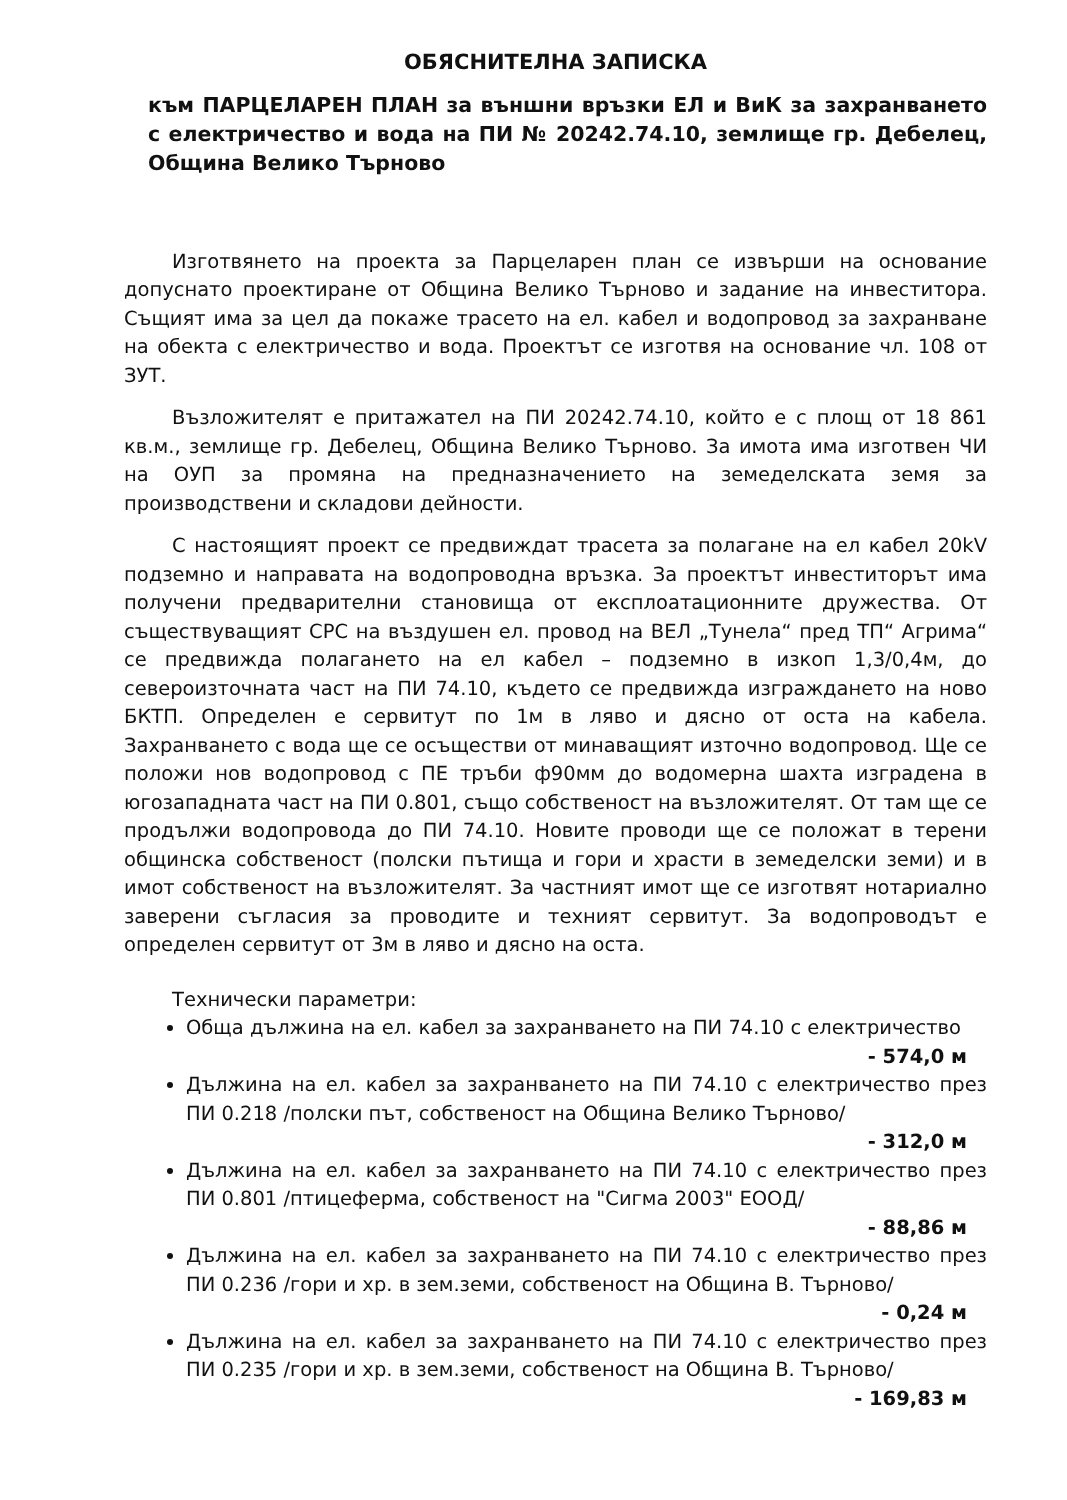ОБЯСНИТЕЛНА ЗАПИСКА
към ПАРЦЕЛАРЕН ПЛАН за външни връзки ЕЛ и ВиК за захранването с електричество и вода на ПИ № 20242.74.10, землище гр. Дебелец, Община Велико Търново
Изготвянето на проекта за Парцеларен план се извърши на основание допуснато проектиране от Община Велико Търново и задание на инвеститора. Същият има за цел да покаже трасето на ел. кабел и водопровод за захранване на обекта с електричество и вода. Проектът се изготвя на основание чл. 108 от ЗУТ.
Възложителят е притажател на ПИ 20242.74.10, който е с площ от 18 861 кв.м., землище гр. Дебелец, Община Велико Търново. За имота има изготвен ЧИ на ОУП за промяна на предназначението на земеделската земя за производствени и складови дейности.
С настоящият проект се предвиждат трасета за полагане на ел кабел 20kV подземно и направата на водопроводна връзка. За проектът инвеститорът има получени предварителни становища от експлоатационните дружества. От съществуващият СРС на въздушен ел. провод на ВЕЛ „Тунела“ пред ТП“ Агрима“ се предвижда полагането на ел кабел – подземно в изкоп 1,3/0,4м, до североизточната част на ПИ 74.10, където се предвижда изграждането на ново БКТП. Определен е сервитут по 1м в ляво и дясно от оста на кабела. Захранването с вода ще се осъществи от минаващият източно водопровод. Ще се положи нов водопровод с ПЕ тръби ф90мм до водомерна шахта изградена в югозападната част на ПИ 0.801, също собственост на възложителят. От там ще се продължи водопровода до ПИ 74.10. Новите проводи ще се положат в терени общинска собственост (полски пътища и гори и храсти в земеделски земи) и в имот собственост на възложителят. За частният имот ще се изготвят нотариално заверени съгласия за проводите и техният сервитут. За водопроводът е определен сервитут от 3м в ляво и дясно на оста.
Технически параметри:
Обща дължина на ел. кабел за захранването на ПИ 74.10 с електричество
- 574,0 м
Дължина на ел. кабел за захранването на ПИ 74.10 с електричество през ПИ 0.218 /полски път, собственост на Община Велико Търново/
- 312,0 м
Дължина на ел. кабел за захранването на ПИ 74.10 с електричество през ПИ 0.801 /птицеферма, собственост на "Сигма 2003" ЕООД/
- 88,86 м
Дължина на ел. кабел за захранването на ПИ 74.10 с електричество през ПИ 0.236 /гори и хр. в зем.земи, собственост на Община В. Търново/
- 0,24 м
Дължина на ел. кабел за захранването на ПИ 74.10 с електричество през ПИ 0.235 /гори и хр. в зем.земи, собственост на Община В. Търново/
- 169,83 м